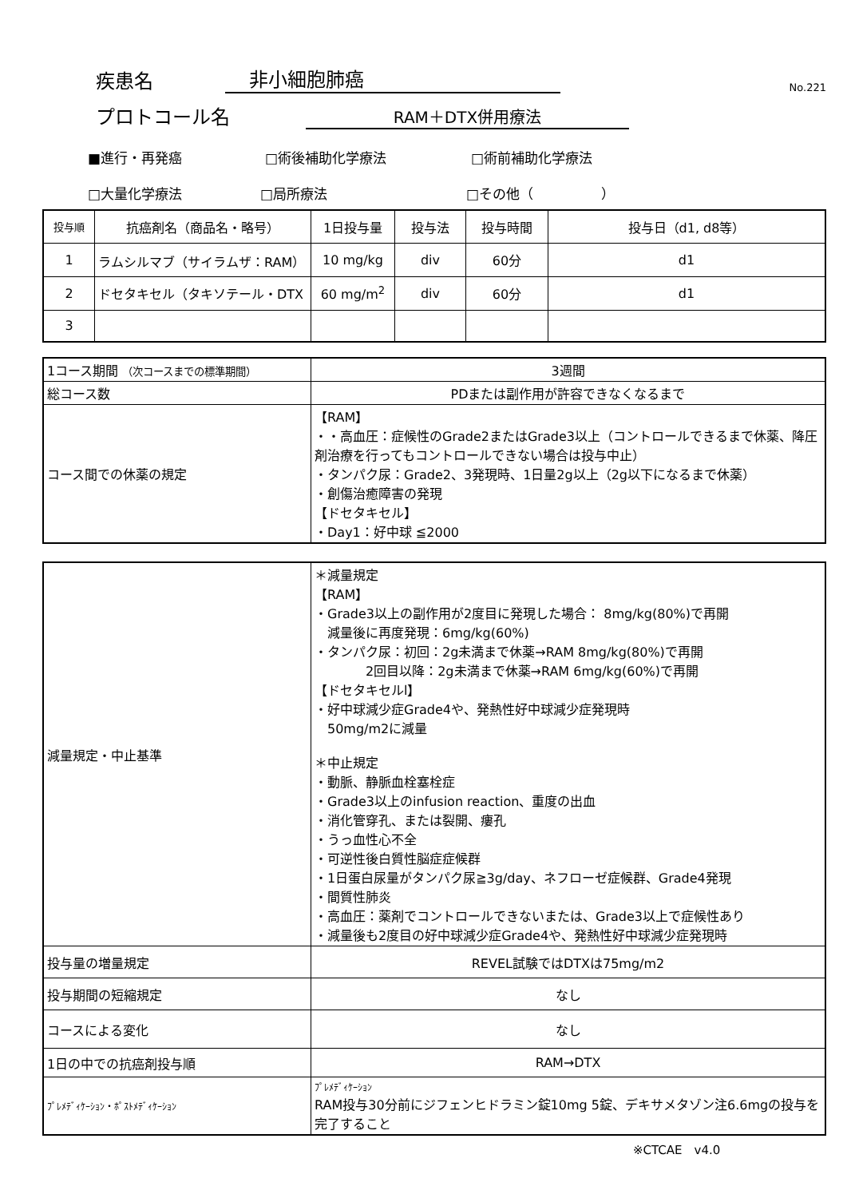疾患名 非小細胞肺癌 No.221
プロトコール名 RAM＋DTX併用療法
■進行・再発癌 □術後補助化学療法 □術前補助化学療法
□大量化学療法 □局所療法 □その他（　　　　　）
| 投与順 | 抗癌剤名（商品名・略号） | 1日投与量 | 投与法 | 投与時間 | 投与日（d1, d8等） |
| --- | --- | --- | --- | --- | --- |
| 1 | ラムシルマブ（サイラムザ：RAM） | 10 mg/kg | div | 60分 | d1 |
| 2 | ドセタキセル（タキソテール・DTX | 60 mg/m<sup>2</sup> | div | 60分 | d1 |
| 3 | | | | | |
| 1コース期間 （次コースまでの標準期間） | 3週間 |
| 総コース数 | PDまたは副作用が許容できなくなるまで |
| コース間での休薬の規定 | 【RAM】 ・・高血圧：症候性のGrade2またはGrade3以上（コントロールできるまで休薬、降圧剤治療を行ってもコントロールできない場合は投与中止） ・タンパク尿：Grade2、3発現時、1日量2g以上（2g以下になるまで休薬） ・創傷治癒障害の発現 【ドセタキセル】 ・Day1：好中球 ≦2000 |
| 減量規定・中止基準 | ＊減量規定 【RAM】 ・Grade3以上の副作用が2度目に発現した場合： 8mg/kg(80%)で再開 減量後に再度発現：6mg/kg(60%) ・タンパク尿：初回：2g未満まで休薬→RAM 8mg/kg(80%)で再開 2回目以降：2g未満まで休薬→RAM 6mg/kg(60%)で再開 【ドセタキセルl】 ・好中球減少症Grade4や、発熱性好中球減少症発現時 50mg/m2に減量 ＊中止規定 ・動脈、静脈血栓塞栓症 ・Grade3以上のinfusion reaction、重度の出血 ・消化管穿孔、または裂開、瘻孔 ・うっ血性心不全 ・可逆性後白質性脳症症候群 ・1日蛋白尿量がタンパク尿≧3g/day、ネフローゼ症候群、Grade4発現 ・間質性肺炎 ・高血圧：薬剤でコントロールできないまたは、Grade3以上で症候性あり ・減量後も2度目の好中球減少症Grade4や、発熱性好中球減少症発現時 |
| 投与量の増量規定 | REVEL試験ではDTXは75mg/m2 |
| 投与期間の短縮規定 | なし |
| コースによる変化 | なし |
| 1日の中での抗癌剤投与順 | RAM→DTX |
| ﾌﾟﾚﾒﾃﾞｨｹｰｼｮﾝ・ﾎﾟｽﾄﾒﾃﾞｨｹｰｼｮﾝ | ﾌﾟﾚﾒﾃﾞｨｹｰｼｮﾝ RAM投与30分前にジフェンヒドラミン錠10mg 5錠、デキサメタゾン注6.6mgの投与を完了すること |
※CTCAE　v4.0